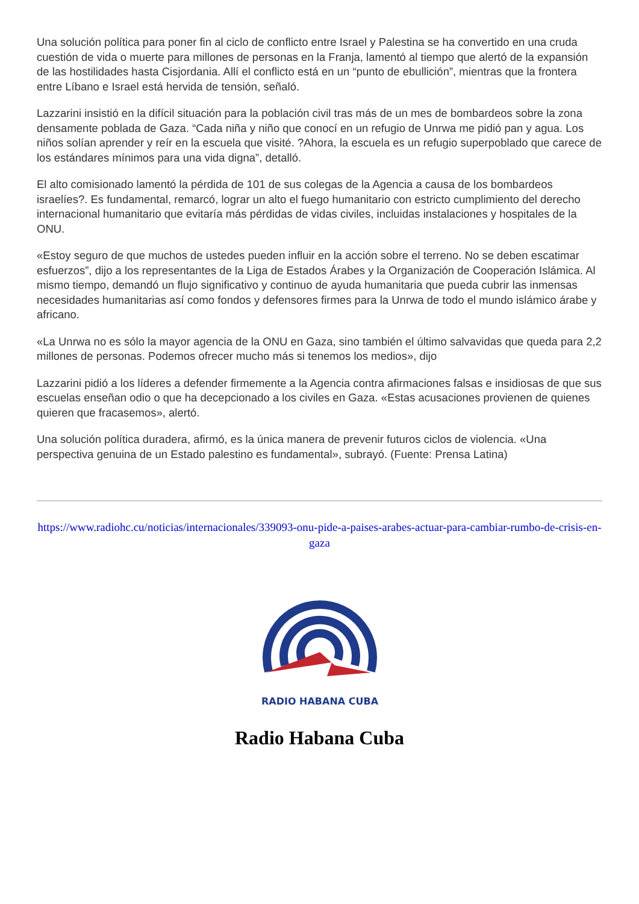Una solución política para poner fin al ciclo de conflicto entre Israel y Palestina se ha convertido en una cruda cuestión de vida o muerte para millones de personas en la Franja, lamentó al tiempo que alertó de la expansión de las hostilidades hasta Cisjordania. Allí el conflicto está en un “punto de ebullición”, mientras que la frontera entre Líbano e Israel está hervida de tensión, señaló.
Lazzarini insistió en la difícil situación para la población civil tras más de un mes de bombardeos sobre la zona densamente poblada de Gaza. “Cada niña y niño que conocí en un refugio de Unrwa me pidió pan y agua. Los niños solían aprender y reír en la escuela que visité. ?Ahora, la escuela es un refugio superpoblado que carece de los estándares mínimos para una vida digna”, detalló.
El alto comisionado lamentó la pérdida de 101 de sus colegas de la Agencia a causa de los bombardeos israelíes?. Es fundamental, remarcó, lograr un alto el fuego humanitario con estricto cumplimiento del derecho internacional humanitario que evitaría más pérdidas de vidas civiles, incluidas instalaciones y hospitales de la ONU.
«Estoy seguro de que muchos de ustedes pueden influir en la acción sobre el terreno. No se deben escatimar esfuerzos”, dijo a los representantes de la Liga de Estados Árabes y la Organización de Cooperación Islámica. Al mismo tiempo, demandó un flujo significativo y continuo de ayuda humanitaria que pueda cubrir las inmensas necesidades humanitarias así como fondos y defensores firmes para la Unrwa de todo el mundo islámico árabe y africano.
«La Unrwa no es sólo la mayor agencia de la ONU en Gaza, sino también el último salvavidas que queda para 2,2 millones de personas. Podemos ofrecer mucho más si tenemos los medios», dijo
Lazzarini pidió a los líderes a defender firmemente a la Agencia contra afirmaciones falsas e insidiosas de que sus escuelas enseñan odio o que ha decepcionado a los civiles en Gaza. «Estas acusaciones provienen de quienes quieren que fracasemos», alertó.
Una solución política duradera, afirmó, es la única manera de prevenir futuros ciclos de violencia. «Una perspectiva genuina de un Estado palestino es fundamental», subrayó. (Fuente: Prensa Latina)
https://www.radiohc.cu/noticias/internacionales/339093-onu-pide-a-paises-arabes-actuar-para-cambiar-rumbo-de-crisis-en-gaza
RADIO HABANA CUBA
Radio Habana Cuba